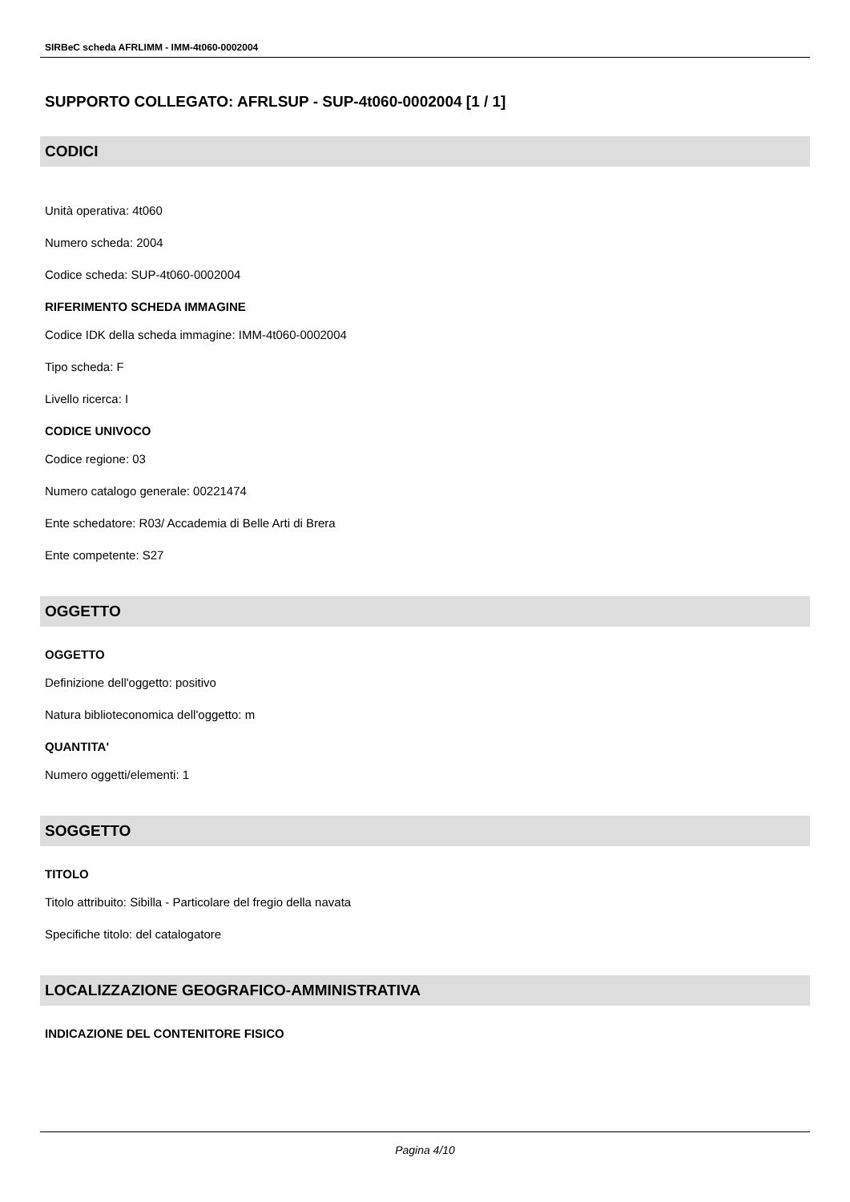SIRBeC scheda AFRLIMM - IMM-4t060-0002004
SUPPORTO COLLEGATO: AFRLSUP - SUP-4t060-0002004 [1 / 1]
CODICI
Unità operativa: 4t060
Numero scheda: 2004
Codice scheda: SUP-4t060-0002004
RIFERIMENTO SCHEDA IMMAGINE
Codice IDK della scheda immagine: IMM-4t060-0002004
Tipo scheda: F
Livello ricerca: I
CODICE UNIVOCO
Codice regione: 03
Numero catalogo generale: 00221474
Ente schedatore: R03/ Accademia di Belle Arti di Brera
Ente competente: S27
OGGETTO
OGGETTO
Definizione dell'oggetto: positivo
Natura biblioteconomica dell'oggetto: m
QUANTITA'
Numero oggetti/elementi: 1
SOGGETTO
TITOLO
Titolo attribuito: Sibilla - Particolare del fregio della navata
Specifiche titolo: del catalogatore
LOCALIZZAZIONE GEOGRAFICO-AMMINISTRATIVA
INDICAZIONE DEL CONTENITORE FISICO
Pagina 4/10